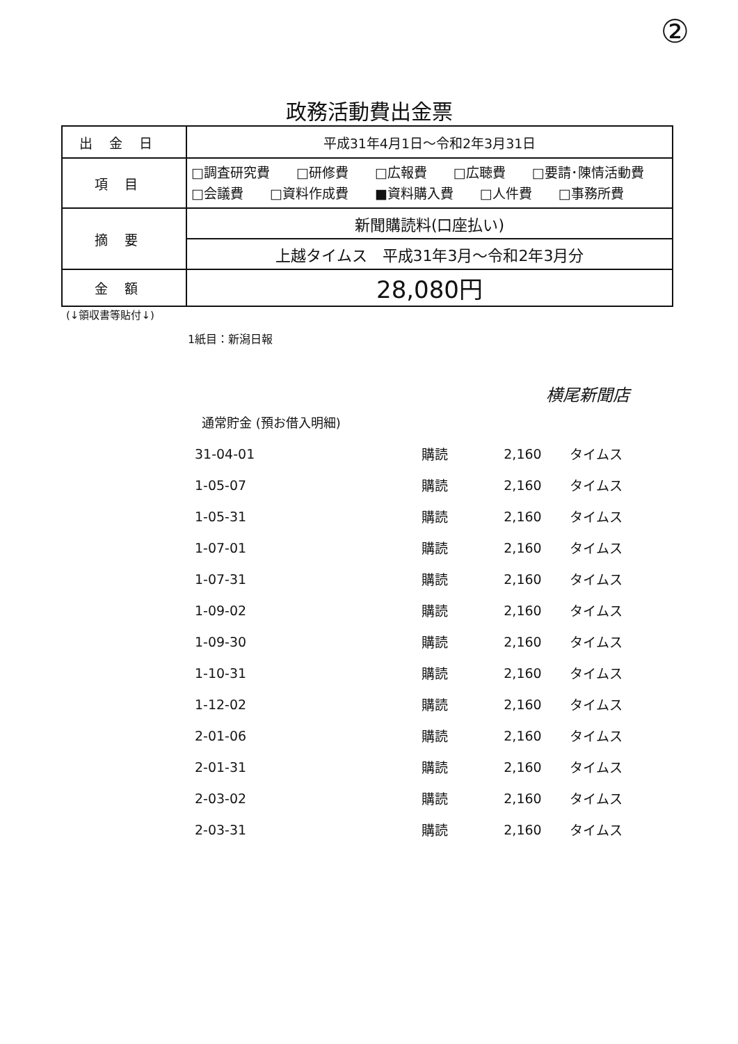②
政務活動費出金票
| 出金日 | 平成31年4月1日～令和2年3月31日 |
| 項目 | □調査研究費 □研修費 □広報費 □広聴費 □要請･陳情活動費 □会議費 □資料作成費 ■資料購入費 □人件費 □事務所費 |
| 摘要 | 新聞購読料(口座払い) |
| | 上越タイムス 平成31年3月～令和2年3月分 |
| 金額 | 28,080円 |
(↓領収書等貼付↓)
1紙目：新潟日報
横尾新聞店
通常貯金 (預お借入明細)
| 31-04-01 | 購読 | 2,160 | タイムス |
| 1-05-07 | 購読 | 2,160 | タイムス |
| 1-05-31 | 購読 | 2,160 | タイムス |
| 1-07-01 | 購読 | 2,160 | タイムス |
| 1-07-31 | 購読 | 2,160 | タイムス |
| 1-09-02 | 購読 | 2,160 | タイムス |
| 1-09-30 | 購読 | 2,160 | タイムス |
| 1-10-31 | 購読 | 2,160 | タイムス |
| 1-12-02 | 購読 | 2,160 | タイムス |
| 2-01-06 | 購読 | 2,160 | タイムス |
| 2-01-31 | 購読 | 2,160 | タイムス |
| 2-03-02 | 購読 | 2,160 | タイムス |
| 2-03-31 | 購読 | 2,160 | タイムス |